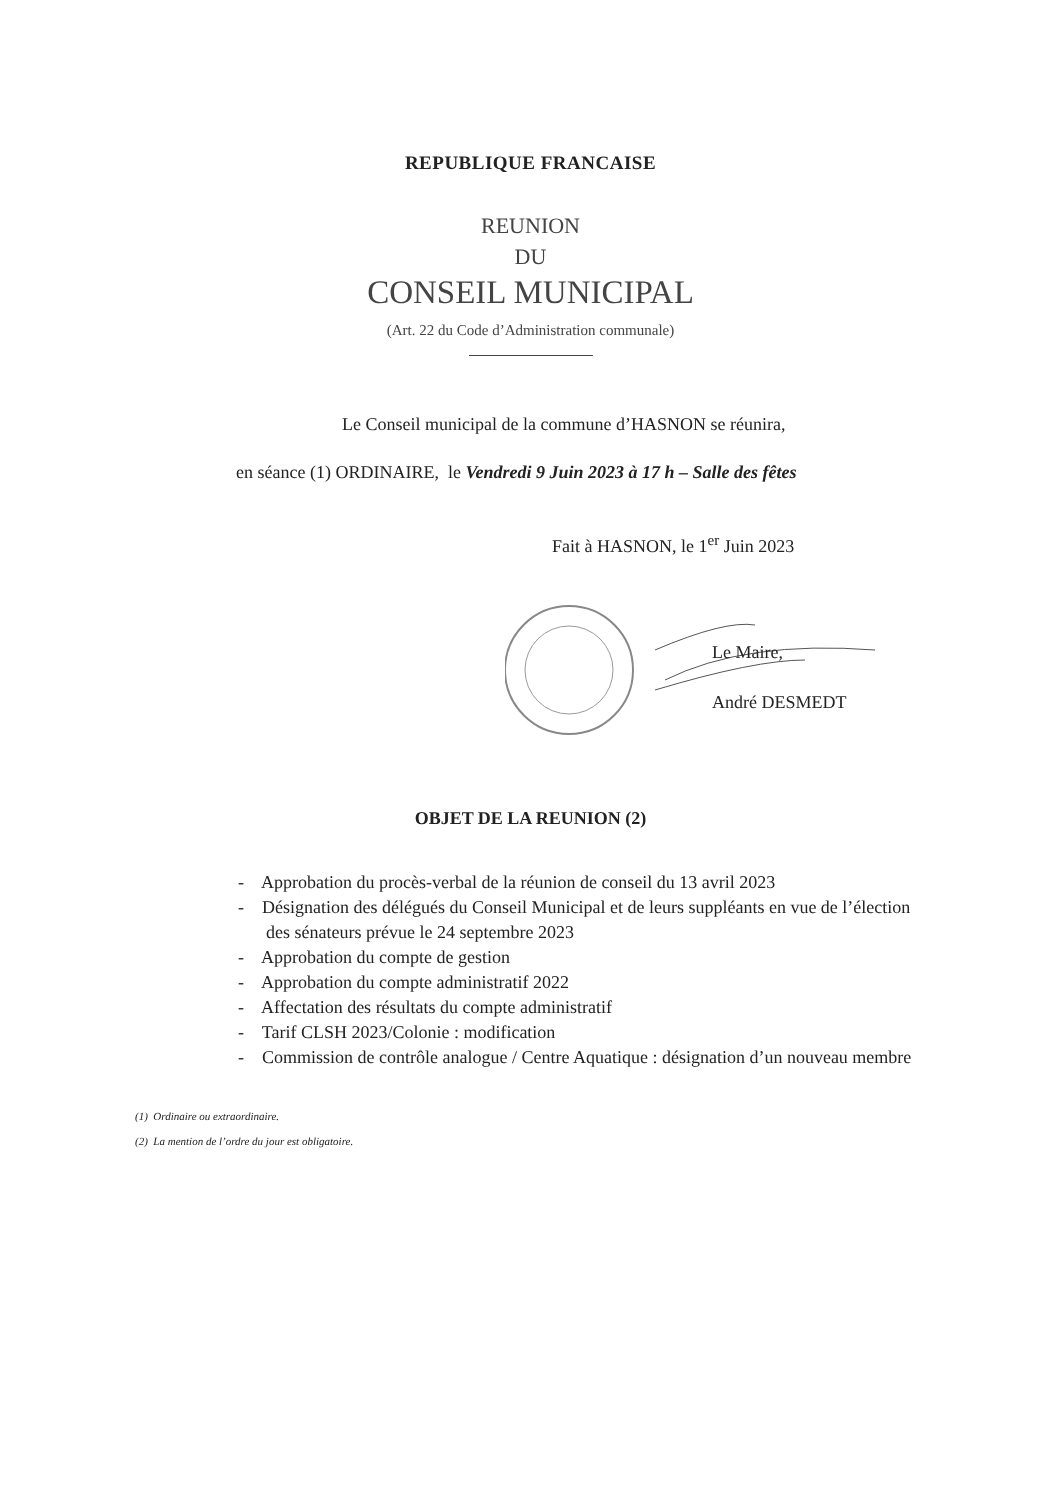REPUBLIQUE FRANCAISE
REUNION
DU
CONSEIL MUNICIPAL
(Art. 22 du Code d’Administration communale)
Le Conseil municipal de la commune d’HASNON se réunira,
en séance (1) ORDINAIRE, le Vendredi 9 Juin 2023 à 17 h – Salle des fêtes
Fait à HASNON, le 1<sup>er</sup> Juin 2023
Le Maire,
André DESMEDT
OBJET DE LA REUNION (2)
- Approbation du procès-verbal de la réunion de conseil du 13 avril 2023
- Désignation des délégués du Conseil Municipal et de leurs suppléants en vue de l’élection des sénateurs prévue le 24 septembre 2023
- Approbation du compte de gestion
- Approbation du compte administratif 2022
- Affectation des résultats du compte administratif
- Tarif CLSH 2023/Colonie : modification
- Commission de contrôle analogue / Centre Aquatique : désignation d’un nouveau membre
(1) Ordinaire ou extraordinaire.
(2) La mention de l’ordre du jour est obligatoire.